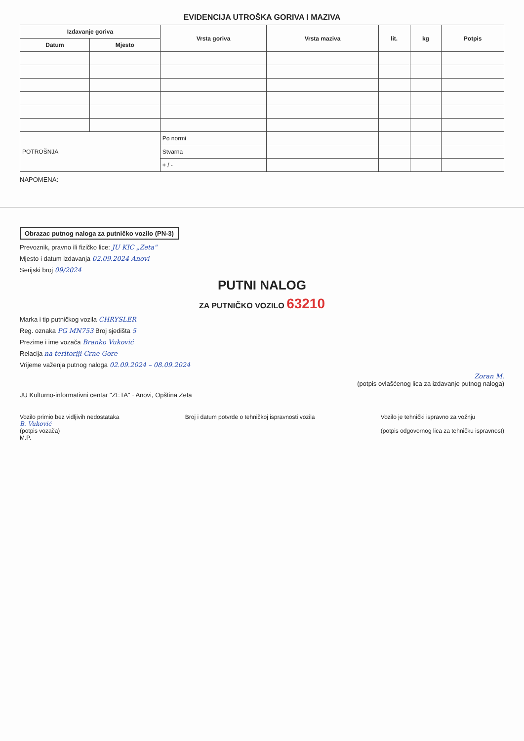EVIDENCIJA UTROŠKA GORIVA I MAZIVA
| Izdavanje goriva | | Vrsta goriva | Vrsta maziva | lit. | kg | Potpis |
| --- | --- | --- | --- | --- | --- | --- |
| Datum | Mjesto | | | | | |
| POTROŠNJA | | Po normi | | | | |
| | | Stvarna | | | | |
| | | + / - | | | | |
NAPOMENA:
Obrazac putnog naloga za putničko vozilo (PN-3)
Prevoznik, pravno ili fizičko lice: JU KIC „Zeta"
Mjesto i datum izdavanja 02.09.2024 Anovi
Serijski broj 09/2024
PUTNI NALOG
ZA PUTNIČKO VOZILO 63210
Marka i tip putničkog vozila CHRYSLER
Reg. oznaka PG MN753 Broj sjedišta 5
Prezime i ime vozača Branko Vuković
Relacija na teritoriji Crne Gore
Vrijeme važenja putnog naloga 02.09.2024 – 08.09.2024
Zoran M.
(potpis ovlašćenog lica za izdavanje putnog naloga)
JU Kulturno-informativni centar "ZETA" · Anovi, Opština Zeta
Vozilo primio bez vidljivih nedostataka
B. Vuković
(potpis vozača)
M.P.
Broj i datum potvrde o tehničkoj ispravnosti vozila
Vozilo je tehnički ispravno za vožnju
(potpis odgovornog lica za tehničku ispravnost)